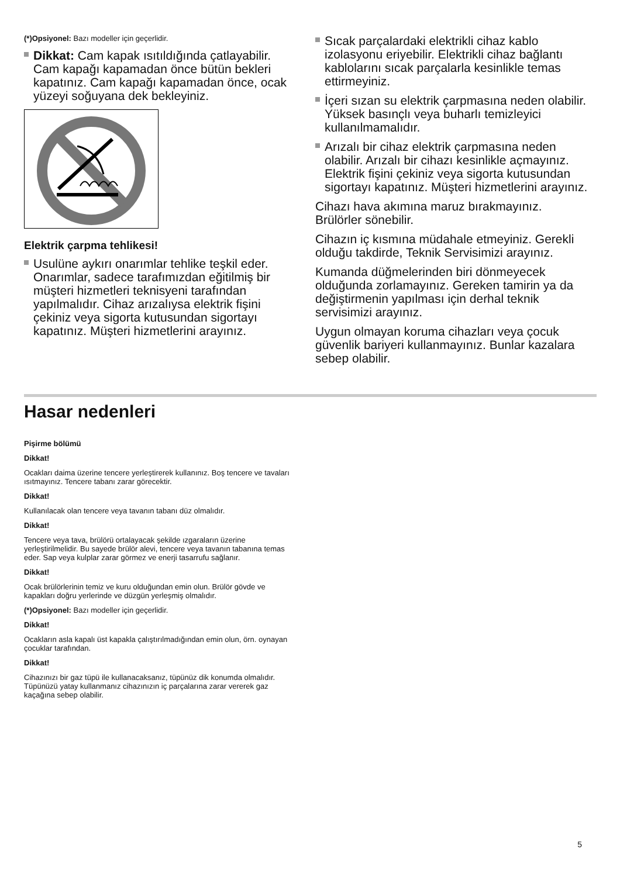(*)Opsiyonel: Bazı modeller için geçerlidir.
Dikkat: Cam kapak ısıtıldığında çatlayabilir. Cam kapağı kapamadan önce bütün bekleri kapatınız. Cam kapağı kapamadan önce, ocak yüzeyi soğuyana dek bekleyiniz.
Elektrik çarpma tehlikesi!
Usulüne aykırı onarımlar tehlike teşkil eder. Onarımlar, sadece tarafımızdan eğitilmiş bir müşteri hizmetleri teknisyeni tarafından yapılmalıdır. Cihaz arızalıysa elektrik fişini çekiniz veya sigorta kutusundan sigortayı kapatınız. Müşteri hizmetlerini arayınız.
Sıcak parçalardaki elektrikli cihaz kablo izolasyonu eriyebilir. Elektrikli cihaz bağlantı kablolarını sıcak parçalarla kesinlikle temas ettirmeyiniz.
İçeri sızan su elektrik çarpmasına neden olabilir. Yüksek basınçlı veya buharlı temizleyici kullanılmamalıdır.
Arızalı bir cihaz elektrik çarpmasına neden olabilir. Arızalı bir cihazı kesinlikle açmayınız. Elektrik fişini çekiniz veya sigorta kutusundan sigortayı kapatınız. Müşteri hizmetlerini arayınız.
Cihazı hava akımına maruz bırakmayınız. Brülörler sönebilir.
Cihazın iç kısmına müdahale etmeyiniz. Gerekli olduğu takdirde, Teknik Servisimizi arayınız.
Kumanda düğmelerinden biri dönmeyecek olduğunda zorlamayınız. Gereken tamirin ya da değiştirmenin yapılması için derhal teknik servisimizi arayınız.
Uygun olmayan koruma cihazları veya çocuk güvenlik bariyeri kullanmayınız. Bunlar kazalara sebep olabilir.
Hasar nedenleri
Pişirme bölümü
Dikkat!
Ocakları daima üzerine tencere yerleştirerek kullanınız. Boş tencere ve tavaları ısıtmayınız. Tencere tabanı zarar görecektir.
Dikkat!
Kullanılacak olan tencere veya tavanın tabanı düz olmalıdır.
Dikkat!
Tencere veya tava, brülörü ortalayacak şekilde ızgaraların üzerine yerleştirilmelidir. Bu sayede brülör alevi, tencere veya tavanın tabanına temas eder. Sap veya kulplar zarar görmez ve enerji tasarrufu sağlanır.
Dikkat!
Ocak brülörlerinin temiz ve kuru olduğundan emin olun. Brülör gövde ve kapakları doğru yerlerinde ve düzgün yerleşmiş olmalıdır.
(*)Opsiyonel: Bazı modeller için geçerlidir.
Dikkat!
Ocakların asla kapalı üst kapakla çalıştırılmadığından emin olun, örn. oynayan çocuklar tarafından.
Dikkat!
Cihazınızı bir gaz tüpü ile kullanacaksanız, tüpünüz dik konumda olmalıdır. Tüpünüzü yatay kullanmanız cihazınızın iç parçalarına zarar vererek gaz kaçağına sebep olabilir.
5